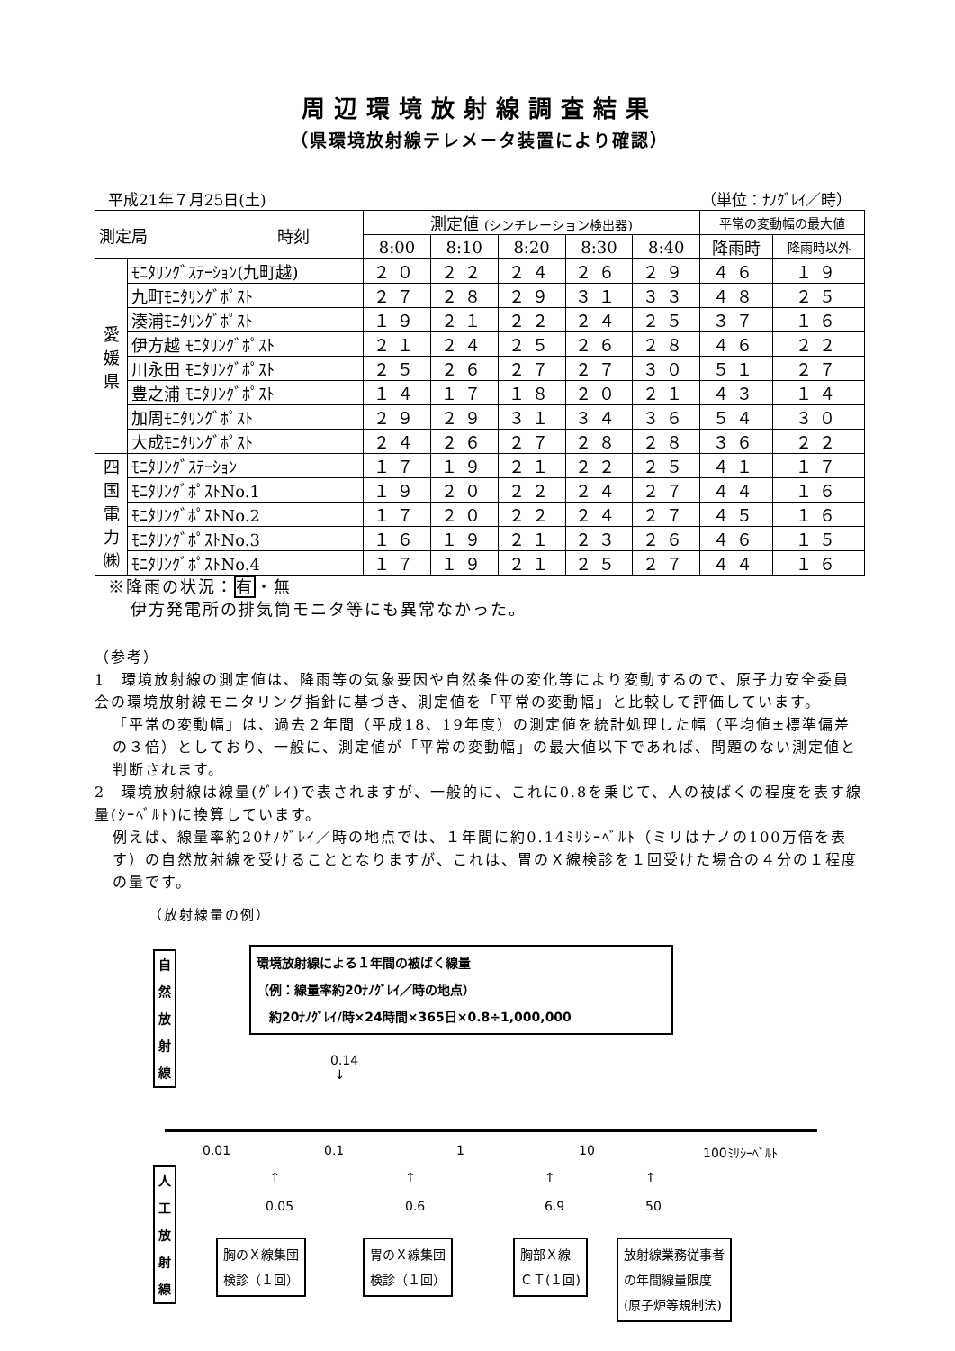周辺環境放射線調査結果
（県環境放射線テレメータ装置により確認）
平成21年７月25日(土) （単位：ﾅﾉｸﾞﾚｲ／時）
| 測定局 時刻 | | 測定値 (シンチレーション検出器) | | | | | 平常の変動幅の最大値 | |
| --- | --- | --- | --- | --- | --- | --- | --- | --- |
| | | 8:00 | 8:10 | 8:20 | 8:30 | 8:40 | 降雨時 | 降雨時以外 |
| 愛 媛 県 | ﾓﾆﾀﾘﾝｸﾞｽﾃｰｼｮﾝ(九町越) | ２０ | ２２ | ２４ | ２６ | ２９ | ４６ | １９ |
| | 九町ﾓﾆﾀﾘﾝｸﾞﾎﾟｽﾄ | ２７ | ２８ | ２９ | ３１ | ３３ | ４８ | ２５ |
| | 湊浦ﾓﾆﾀﾘﾝｸﾞﾎﾟｽﾄ | １９ | ２１ | ２２ | ２４ | ２５ | ３７ | １６ |
| | 伊方越 ﾓﾆﾀﾘﾝｸﾞﾎﾟｽﾄ | ２１ | ２４ | ２５ | ２６ | ２８ | ４６ | ２２ |
| | 川永田 ﾓﾆﾀﾘﾝｸﾞﾎﾟｽﾄ | ２５ | ２６ | ２７ | ２７ | ３０ | ５１ | ２７ |
| | 豊之浦 ﾓﾆﾀﾘﾝｸﾞﾎﾟｽﾄ | １４ | １７ | １８ | ２０ | ２１ | ４３ | １４ |
| | 加周ﾓﾆﾀﾘﾝｸﾞﾎﾟｽﾄ | ２９ | ２９ | ３１ | ３４ | ３６ | ５４ | ３０ |
| | 大成ﾓﾆﾀﾘﾝｸﾞﾎﾟｽﾄ | ２４ | ２６ | ２７ | ２８ | ２８ | ３６ | ２２ |
| 四 国 電 力 ㈱ | ﾓﾆﾀﾘﾝｸﾞｽﾃｰｼｮﾝ | １７ | １９ | ２１ | ２２ | ２５ | ４１ | １７ |
| | ﾓﾆﾀﾘﾝｸﾞﾎﾟｽﾄNo.1 | １９ | ２０ | ２２ | ２４ | ２７ | ４４ | １６ |
| | ﾓﾆﾀﾘﾝｸﾞﾎﾟｽﾄNo.2 | １７ | ２０ | ２２ | ２４ | ２７ | ４５ | １６ |
| | ﾓﾆﾀﾘﾝｸﾞﾎﾟｽﾄNo.3 | １６ | １９ | ２１ | ２３ | ２６ | ４６ | １５ |
| | ﾓﾆﾀﾘﾝｸﾞﾎﾟｽﾄNo.4 | １７ | １９ | ２１ | ２５ | ２７ | ４４ | １６ |
※降雨の状況：有・無
伊方発電所の排気筒モニタ等にも異常なかった。
（参考）
1　環境放射線の測定値は、降雨等の気象要因や自然条件の変化等により変動するので、原子力安全委員会の環境放射線モニタリング指針に基づき、測定値を「平常の変動幅」と比較して評価しています。
「平常の変動幅」は、過去２年間（平成18、19年度）の測定値を統計処理した幅（平均値±標準偏差の３倍）としており、一般に、測定値が「平常の変動幅」の最大値以下であれば、問題のない測定値と判断されます。
2　環境放射線は線量(ｸﾞﾚｲ)で表されますが、一般的に、これに0.8を乗じて、人の被ばくの程度を表す線量(ｼｰﾍﾞﾙﾄ)に換算しています。
例えば、線量率約20ﾅﾉｸﾞﾚｲ／時の地点では、１年間に約0.14ﾐﾘｼｰﾍﾞﾙﾄ（ミリはナノの100万倍を表す）の自然放射線を受けることとなりますが、これは、胃のＸ線検診を１回受けた場合の４分の１程度の量です。
（放射線量の例）
自
然
放
射
線
環境放射線による１年間の被ばく線量
（例：線量率約20ﾅﾉｸﾞﾚｲ／時の地点）
　約20ﾅﾉｸﾞﾚｲ/時×24時間×365日×0.8÷1,000,000
0.14
↓
0.01 0.1 1 10 100ﾐﾘｼｰﾍﾞﾙﾄ
人
工
放
射
線
↑
0.05
↑
0.6
↑
6.9
↑
50
胸のＸ線集団
検診（１回）
胃のＸ線集団
検診（１回）
胸部Ｘ線
ＣＴ(１回)
放射線業務従事者
の年間線量限度
(原子炉等規制法)